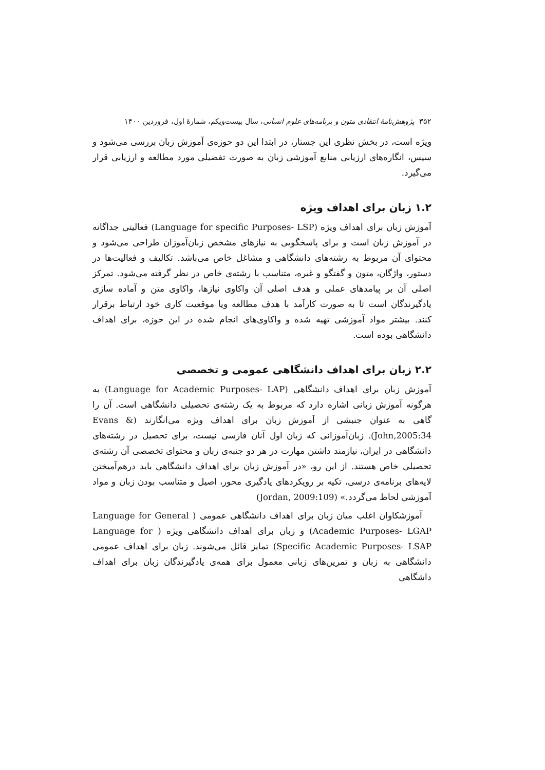۳۵۲ پژوهش‌نامهٔ انتقادی متون و برنامه‌های علوم انسانی، سال بیست‌ویکم، شمارهٔ اول، فروردین ۱۴۰۰
ویژه است، در بخش نظری این جستار، در ابتدا این دو حوزه‌ی آموزش زبان بررسی می‌شود و سپس، انگاره‌های ارزیابی منابع آموزشی زبان به صورت تفضیلی مورد مطالعه و ارزیابی قرار می‌گیرد.
۱.۲ زبان برای اهداف ویژه
آموزش زبان برای اهداف ویژه (Language for specific Purposes- LSP) فعالیتی جداگانه در آموزش زبان است و برای پاسخگویی به نیازهای مشخص زبان‌آموزان طراحی می‌شود و محتوای آن مربوط به رشته‌های دانشگاهی و مشاغل خاص می‌باشد. تکالیف و فعالیت‌ها در دستور، واژگان، متون و گفتگو و غیره، متناسب با رشته‌ی خاص در نظر گرفته می‌شود. تمرکز اصلی آن بر پیامدهای عملی و هدف اصلی آن واکاوی نیازها، واکاوی متن و آماده سازی یادگیرندگان است تا به صورت کارآمد با هدف مطالعه ویا موقعیت کاری خود ارتباط برقرار کنند. بیشتر مواد آموزشی تهیه شده و واکاوی‌های انجام شده در این حوزه، برای اهداف دانشگاهی بوده است.
۲.۲ زبان برای اهداف دانشگاهی عمومی و تخصصی
آموزش زبان برای اهداف دانشگاهی (Language for Academic Purposes- LAP) به هرگونه آموزش زبانی اشاره دارد که مربوط به یک رشته‌ی تحصیلی دانشگاهی است. آن را گاهی به عنوان جنبشی از آموزش زبان برای اهداف ویژه می‌انگارند (Evans & John,2005:34). زبان‌آموزانی که زبان اول آنان فارسی نیست، برای تحصیل در رشته‌های دانشگاهی در ایران، نیازمند داشتن مهارت در هر دو جنبه‌ی زبان و محتوای تخصصی آن رشته‌ی تحصیلی خاص هستند. از این رو، «در آموزش زبان برای اهداف دانشگاهی باید درهم‌آمیختن لایه‌های برنامه‌ی درسی، تکیه بر رویکردهای یادگیری محور، اصیل و متناسب بودن زبان و مواد آموزشی لحاظ می‌گردد.» (Jordan, 2009:109)
آموزشکاوان اغلب میان زبان برای اهداف دانشگاهی عمومی ( Language for General Academic Purposes- LGAP) و زبان برای اهداف دانشگاهی ویژه ( Language for Specific Academic Purposes- LSAP) تمایز قائل می‌شوند. زبان برای اهداف عمومی دانشگاهی به زبان و تمرین‌های زبانی معمول برای همه‌ی یادگیرندگان زبان برای اهداف داشگاهی